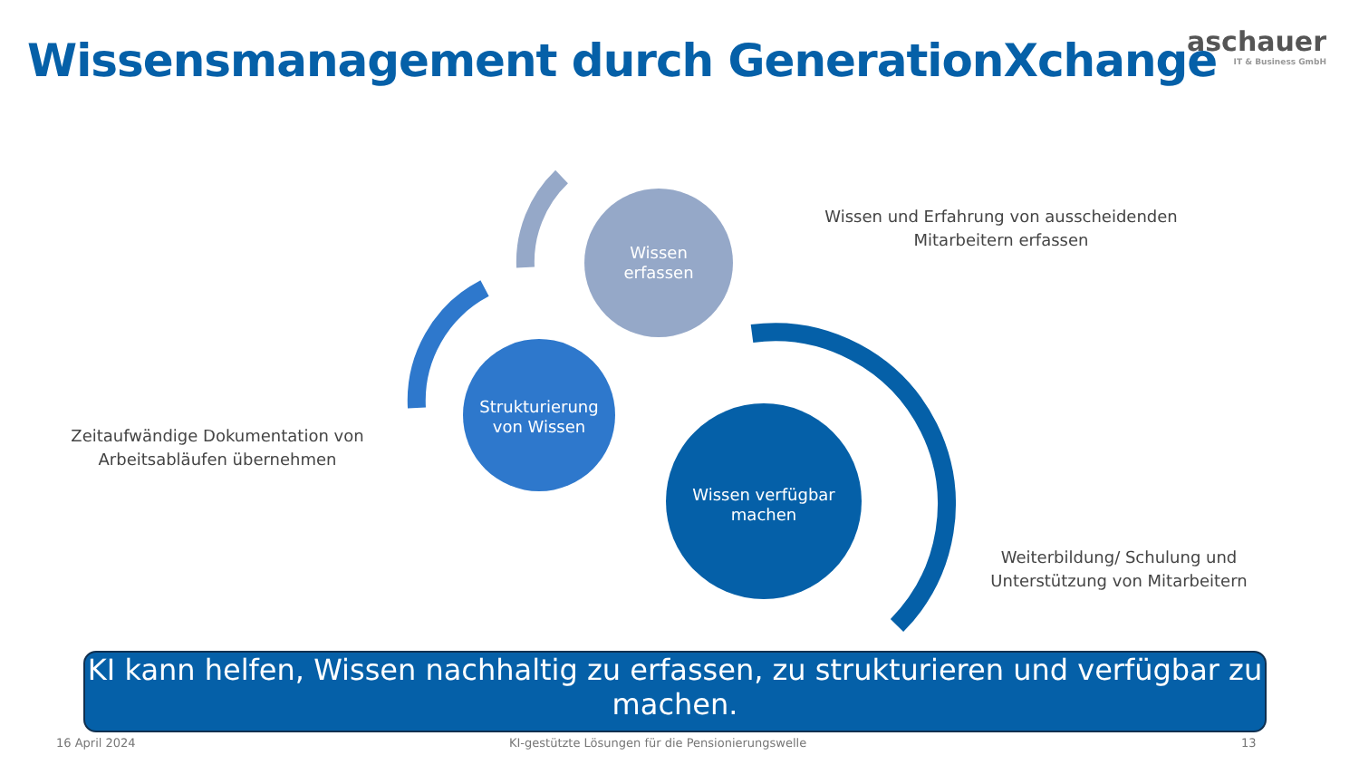Wissensmanagement durch GenerationXchange
aschauer
IT & Business GmbH
Wissen
erfassen
Strukturierung
von Wissen
Wissen verfügbar
machen
Wissen und Erfahrung von ausscheidenden Mitarbeitern erfassen
Zeitaufwändige Dokumentation von Arbeitsabläufen übernehmen
Weiterbildung/ Schulung und Unterstützung von Mitarbeitern
KI kann helfen, Wissen nachhaltig zu erfassen, zu strukturieren und verfügbar zu machen.
16 April 2024
KI-gestützte Lösungen für die Pensionierungswelle
13